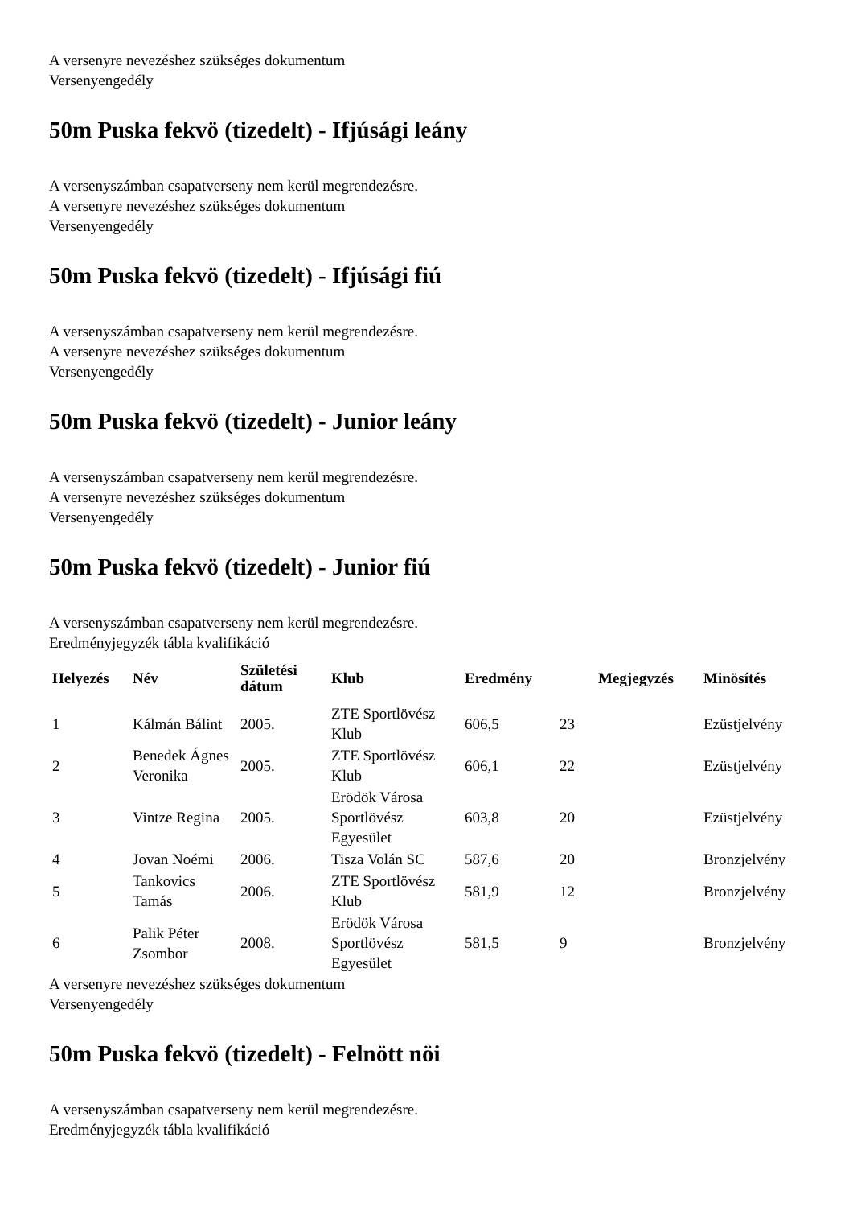A versenyre nevezéshez szükséges dokumentum
Versenyengedély
50m Puska fekvö (tizedelt) - Ifjúsági leány
A versenyszámban csapatverseny nem kerül megrendezésre.
A versenyre nevezéshez szükséges dokumentum
Versenyengedély
50m Puska fekvö (tizedelt) - Ifjúsági fiú
A versenyszámban csapatverseny nem kerül megrendezésre.
A versenyre nevezéshez szükséges dokumentum
Versenyengedély
50m Puska fekvö (tizedelt) - Junior leány
A versenyszámban csapatverseny nem kerül megrendezésre.
A versenyre nevezéshez szükséges dokumentum
Versenyengedély
50m Puska fekvö (tizedelt) - Junior fiú
A versenyszámban csapatverseny nem kerül megrendezésre.
Eredményjegyzék tábla kvalifikáció
| Helyezés | Név | Születési dátum | Klub | Eredmény | | Megjegyzés | Minösítés |
| --- | --- | --- | --- | --- | --- | --- | --- |
| 1 | Kálmán Bálint | 2005. | ZTE Sportlövész Klub | 606,5 | 23 | | Ezüstjelvény |
| 2 | Benedek Ágnes Veronika | 2005. | ZTE Sportlövész Klub | 606,1 | 22 | | Ezüstjelvény |
| 3 | Vintze Regina | 2005. | Erödök Városa Sportlövész Egyesület | 603,8 | 20 | | Ezüstjelvény |
| 4 | Jovan Noémi | 2006. | Tisza Volán SC | 587,6 | 20 | | Bronzjelvény |
| 5 | Tankovics Tamás | 2006. | ZTE Sportlövész Klub | 581,9 | 12 | | Bronzjelvény |
| 6 | Palik Péter Zsombor | 2008. | Erödök Városa Sportlövész Egyesület | 581,5 | 9 | | Bronzjelvény |
A versenyre nevezéshez szükséges dokumentum
Versenyengedély
50m Puska fekvö (tizedelt) - Felnött nöi
A versenyszámban csapatverseny nem kerül megrendezésre.
Eredményjegyzék tábla kvalifikáció